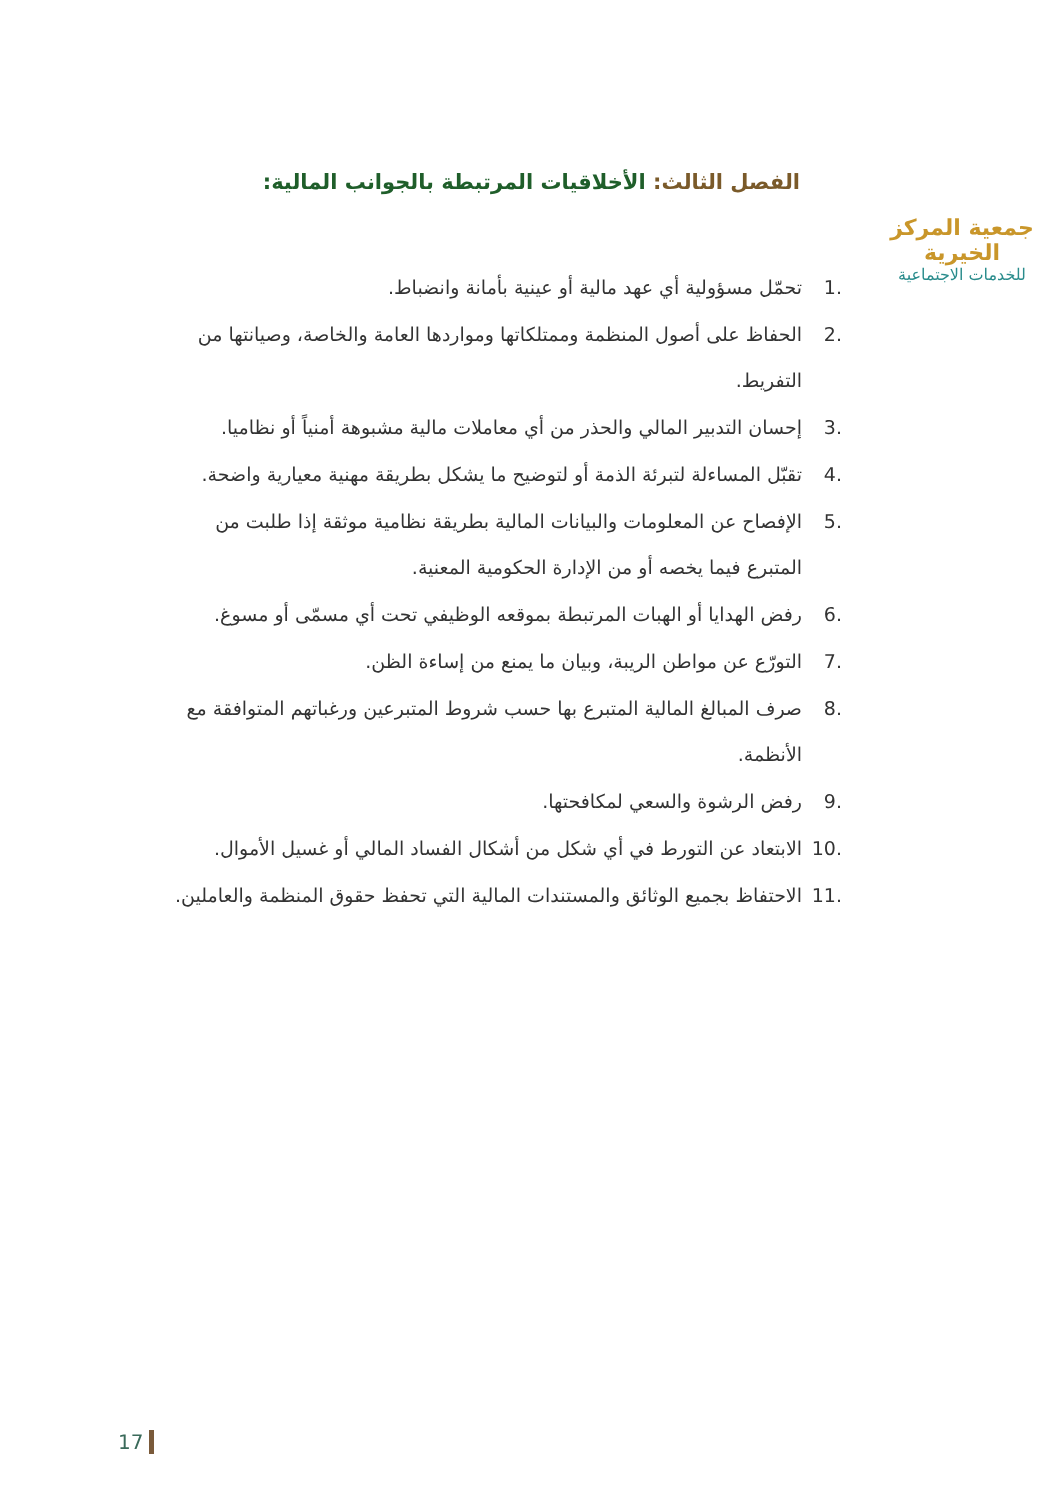جمعية المركز الخيرية
للخدمات الاجتماعية
الفصل الثالث: الأخلاقيات المرتبطة بالجوانب المالية:
.1 تحمّل مسؤولية أي عهد مالية أو عينية بأمانة وانضباط.
.2 الحفاظ على أصول المنظمة وممتلكاتها ومواردها العامة والخاصة، وصيانتها من التفريط.
.3 إحسان التدبير المالي والحذر من أي معاملات مالية مشبوهة أمنياً أو نظاميا.
.4 تقبّل المساءلة لتبرئة الذمة أو لتوضيح ما يشكل بطريقة مهنية معيارية واضحة.
.5 الإفصاح عن المعلومات والبيانات المالية بطريقة نظامية موثقة إذا طلبت من المتبرع فيما يخصه أو من الإدارة الحكومية المعنية.
.6 رفض الهدايا أو الهبات المرتبطة بموقعه الوظيفي تحت أي مسمّى أو مسوغ.
.7 التورّع عن مواطن الريبة، وبيان ما يمنع من إساءة الظن.
.8 صرف المبالغ المالية المتبرع بها حسب شروط المتبرعين ورغباتهم المتوافقة مع الأنظمة.
.9 رفض الرشوة والسعي لمكافحتها.
.10 الابتعاد عن التورط في أي شكل من أشكال الفساد المالي أو غسيل الأموال.
.11 الاحتفاظ بجميع الوثائق والمستندات المالية التي تحفظ حقوق المنظمة والعاملين.
17